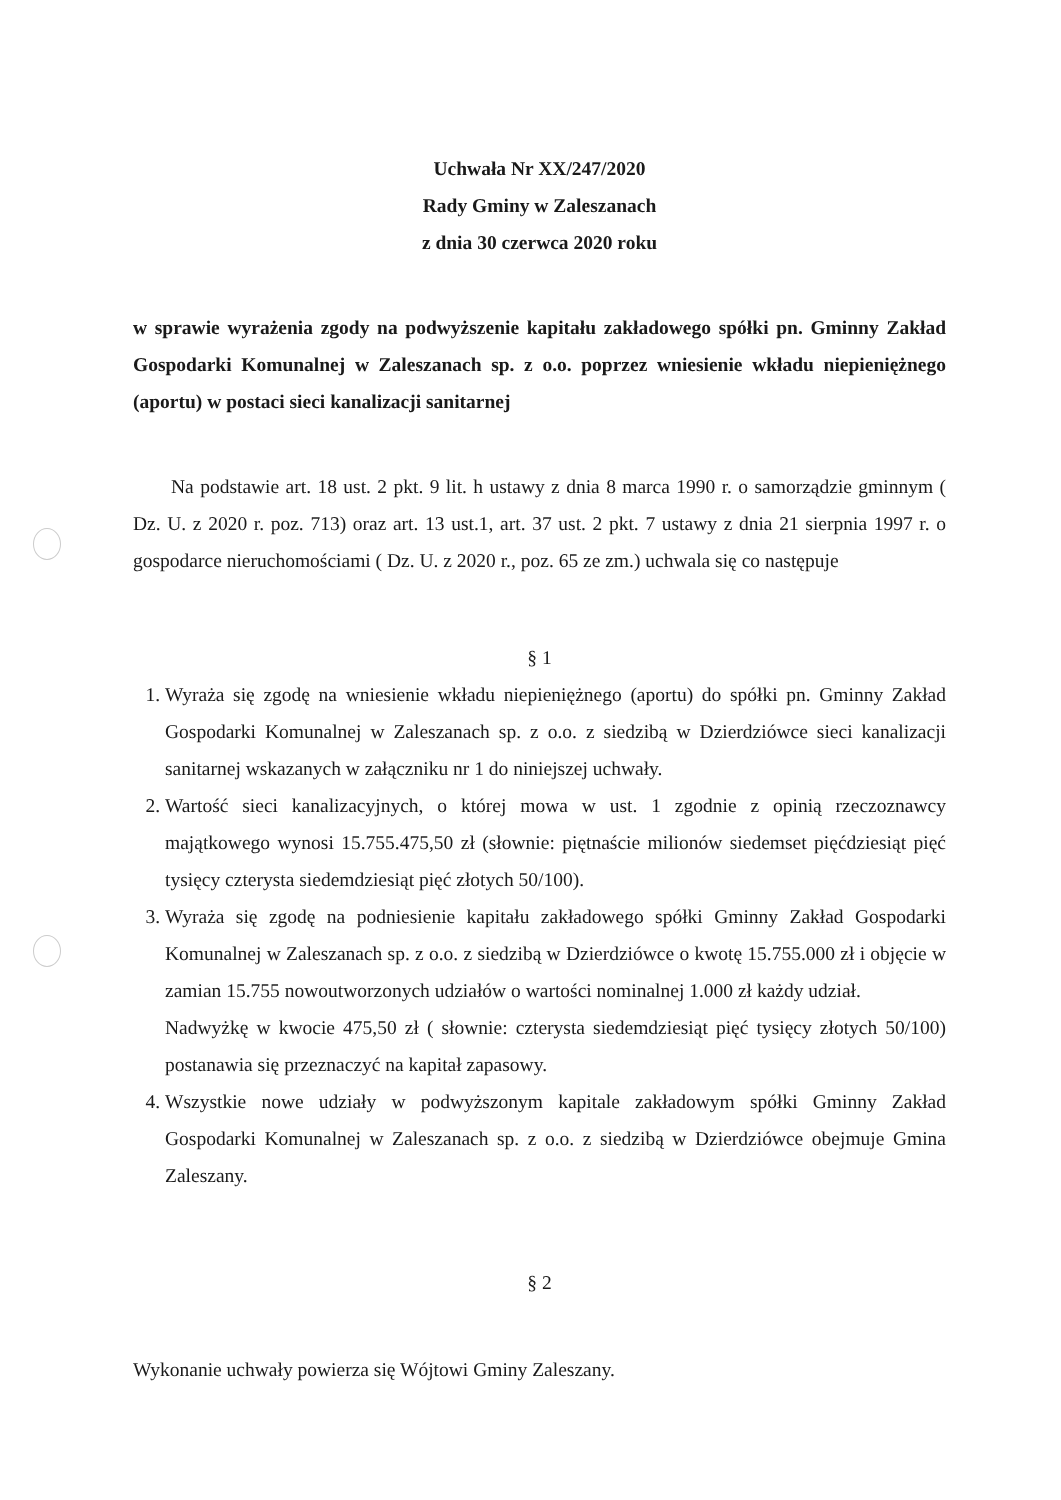Uchwała Nr XX/247/2020
Rady Gminy w Zaleszanach
z dnia 30 czerwca 2020 roku
w sprawie wyrażenia zgody na podwyższenie kapitału zakładowego spółki pn. Gminny Zakład Gospodarki Komunalnej w Zaleszanach sp. z o.o. poprzez wniesienie wkładu niepieniężnego (aportu) w postaci sieci kanalizacji sanitarnej
Na podstawie art. 18 ust. 2 pkt. 9 lit. h ustawy z dnia 8 marca 1990 r. o samorządzie gminnym ( Dz. U. z 2020 r. poz. 713) oraz art. 13 ust.1, art. 37 ust. 2 pkt. 7 ustawy z dnia 21 sierpnia 1997 r. o gospodarce nieruchomościami ( Dz. U. z 2020 r., poz. 65 ze zm.) uchwala się co następuje
§ 1
1. Wyraża się zgodę na wniesienie wkładu niepieniężnego (aportu) do spółki pn. Gminny Zakład Gospodarki Komunalnej w Zaleszanach sp. z o.o. z siedzibą w Dzierdziówce sieci kanalizacji sanitarnej wskazanych w załączniku nr 1 do niniejszej uchwały.
2. Wartość sieci kanalizacyjnych, o której mowa w ust. 1 zgodnie z opinią rzeczoznawcy majątkowego wynosi 15.755.475,50 zł (słownie: piętnaście milionów siedemset pięćdziesiąt pięć tysięcy czterysta siedemdziesiąt pięć złotych 50/100).
3. Wyraża się zgodę na podniesienie kapitału zakładowego spółki Gminny Zakład Gospodarki Komunalnej w Zaleszanach sp. z o.o. z siedzibą w Dzierdziówce o kwotę 15.755.000 zł i objęcie w zamian 15.755 nowoutworzonych udziałów o wartości nominalnej 1.000 zł każdy udział.
Nadwyżkę w kwocie 475,50 zł ( słownie: czterysta siedemdziesiąt pięć tysięcy złotych 50/100) postanawia się przeznaczyć na kapitał zapasowy.
4. Wszystkie nowe udziały w podwyższonym kapitale zakładowym spółki Gminny Zakład Gospodarki Komunalnej w Zaleszanach sp. z o.o. z siedzibą w Dzierdziówce obejmuje Gmina Zaleszany.
§ 2
Wykonanie uchwały powierza się Wójtowi Gminy Zaleszany.